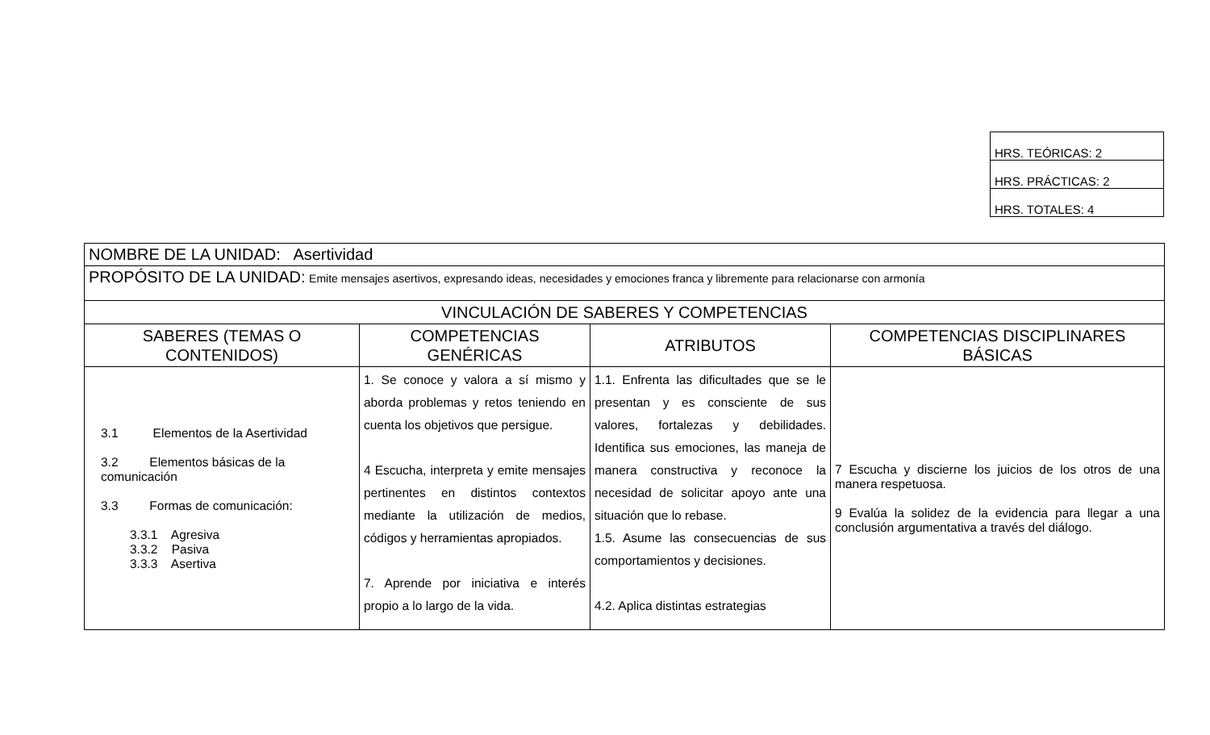| HRS. TEÓRICAS: 2 |
| HRS. PRÁCTICAS: 2 |
| HRS. TOTALES: 4 |
| NOMBRE DE LA UNIDAD: Asertividad | | | |
| PROPÓSITO DE LA UNIDAD: Emite mensajes asertivos, expresando ideas, necesidades y emociones franca y libremente para relacionarse con armonía | | | |
| VINCULACIÓN DE SABERES Y COMPETENCIAS | | | |
| SABERES (TEMAS O CONTENIDOS) | COMPETENCIAS GENÉRICAS | ATRIBUTOS | COMPETENCIAS DISCIPLINARES BÁSICAS |
| 3.1 Elementos de la Asertividad 3.2 Elementos básicas de la comunicación 3.3 Formas de comunicación: 3.3.1 Agresiva 3.3.2 Pasiva 3.3.3 Asertiva | 1. Se conoce y valora a sí mismo y aborda problemas y retos teniendo en cuenta los objetivos que persigue. 4 Escucha, interpreta y emite mensajes pertinentes en distintos contextos mediante la utilización de medios, códigos y herramientas apropiados. 7. Aprende por iniciativa e interés propio a lo largo de la vida. | 1.1. Enfrenta las dificultades que se le presentan y es consciente de sus valores, fortalezas y debilidades. Identifica sus emociones, las maneja de manera constructiva y reconoce la necesidad de solicitar apoyo ante una situación que lo rebase. 1.5. Asume las consecuencias de sus comportamientos y decisiones. 4.2. Aplica distintas estrategias | 7 Escucha y discierne los juicios de los otros de una manera respetuosa. 9 Evalúa la solidez de la evidencia para llegar a una conclusión argumentativa a través del diálogo. |